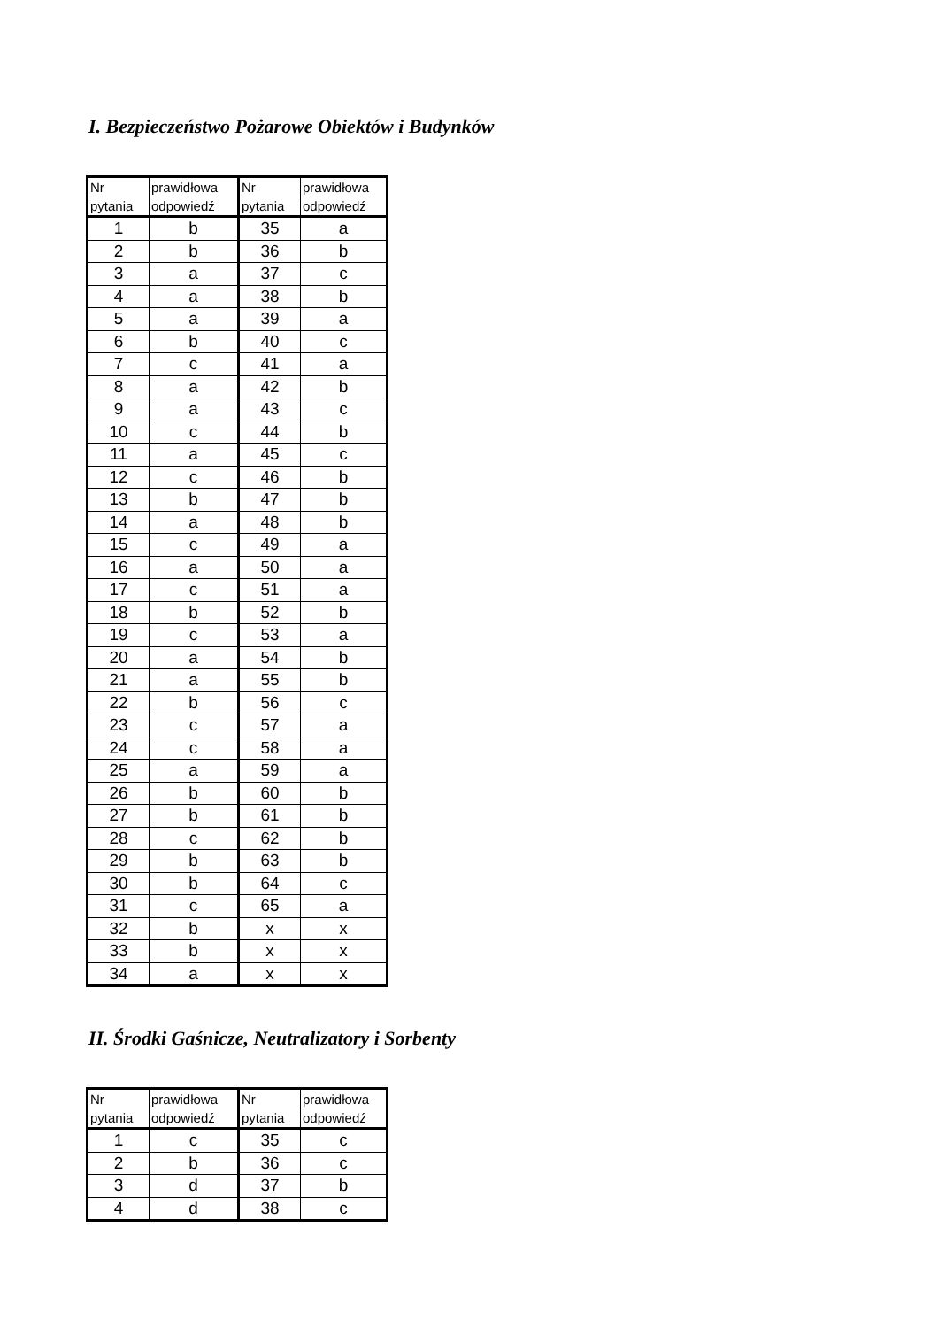I. Bezpieczeństwo Pożarowe Obiektów i Budynków
| Nr pytania | prawidłowa odpowiedź | Nr pytania | prawidłowa odpowiedź |
| --- | --- | --- | --- |
| 1 | b | 35 | a |
| 2 | b | 36 | b |
| 3 | a | 37 | c |
| 4 | a | 38 | b |
| 5 | a | 39 | a |
| 6 | b | 40 | c |
| 7 | c | 41 | a |
| 8 | a | 42 | b |
| 9 | a | 43 | c |
| 10 | c | 44 | b |
| 11 | a | 45 | c |
| 12 | c | 46 | b |
| 13 | b | 47 | b |
| 14 | a | 48 | b |
| 15 | c | 49 | a |
| 16 | a | 50 | a |
| 17 | c | 51 | a |
| 18 | b | 52 | b |
| 19 | c | 53 | a |
| 20 | a | 54 | b |
| 21 | a | 55 | b |
| 22 | b | 56 | c |
| 23 | c | 57 | a |
| 24 | c | 58 | a |
| 25 | a | 59 | a |
| 26 | b | 60 | b |
| 27 | b | 61 | b |
| 28 | c | 62 | b |
| 29 | b | 63 | b |
| 30 | b | 64 | c |
| 31 | c | 65 | a |
| 32 | b | x | x |
| 33 | b | x | x |
| 34 | a | x | x |
II. Środki Gaśnicze, Neutralizatory i Sorbenty
| Nr pytania | prawidłowa odpowiedź | Nr pytania | prawidłowa odpowiedź |
| --- | --- | --- | --- |
| 1 | c | 35 | c |
| 2 | b | 36 | c |
| 3 | d | 37 | b |
| 4 | d | 38 | c |